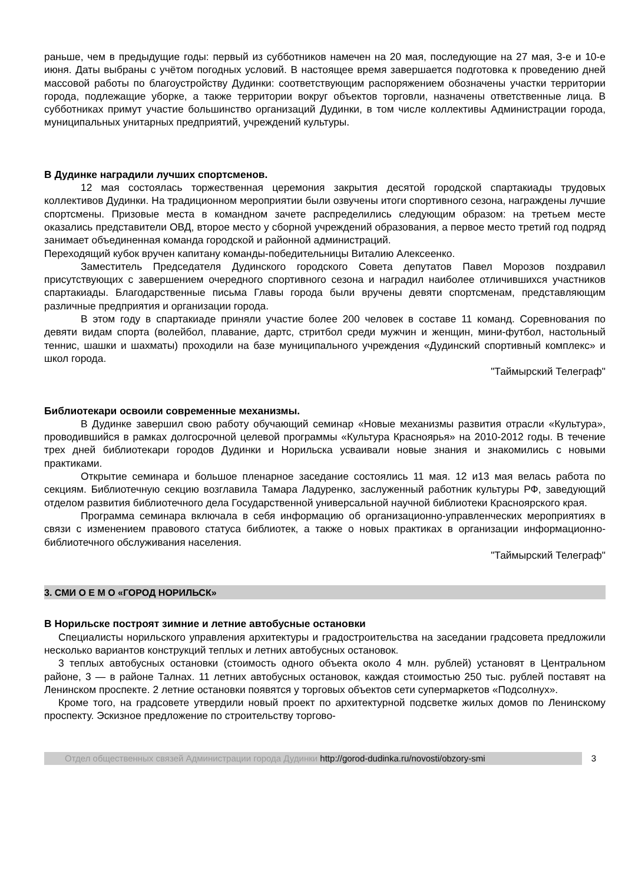раньше, чем в предыдущие годы: первый из субботников намечен на 20 мая, последующие на 27 мая, 3-е и 10-е июня. Даты выбраны с учётом погодных условий. В настоящее время завершается подготовка к проведению дней массовой работы по благоустройству Дудинки: соответствующим распоряжением обозначены участки территории города, подлежащие уборке, а также территории вокруг объектов торговли, назначены ответственные лица. В субботниках примут участие большинство организаций Дудинки, в том числе коллективы Администрации города, муниципальных унитарных предприятий, учреждений культуры.
В Дудинке наградили лучших спортсменов.
12 мая состоялась торжественная церемония закрытия десятой городской спартакиады трудовых коллективов Дудинки. На традиционном мероприятии были озвучены итоги спортивного сезона, награждены лучшие спортсмены. Призовые места в командном зачете распределились следующим образом: на третьем месте оказались представители ОВД, второе место у сборной учреждений образования, а первое место третий год подряд занимает объединенная команда городской и районной администраций.
Переходящий кубок вручен капитану команды-победительницы Виталию Алексеенко.
Заместитель Председателя Дудинского городского Совета депутатов Павел Морозов поздравил присутствующих с завершением очередного спортивного сезона и наградил наиболее отличившихся участников спартакиады. Благодарственные письма Главы города были вручены девяти спортсменам, представляющим различные предприятия и организации города.
В этом году в спартакиаде приняли участие более 200 человек в составе 11 команд. Соревнования по девяти видам спорта (волейбол, плавание, дартс, стритбол среди мужчин и женщин, мини-футбол, настольный теннис, шашки и шахматы) проходили на базе муниципального учреждения «Дудинский спортивный комплекс» и школ города.
"Таймырский Телеграф"
Библиотекари освоили современные механизмы.
В Дудинке завершил свою работу обучающий семинар «Новые механизмы развития отрасли «Культура», проводившийся в рамках долгосрочной целевой программы «Культура Красноярья» на 2010-2012 годы. В течение трех дней библиотекари городов Дудинки и Норильска усваивали новые знания и знакомились с новыми практиками.
Открытие семинара и большое пленарное заседание состоялись 11 мая. 12 и13 мая велась работа по секциям. Библиотечную секцию возглавила Тамара Ладуренко, заслуженный работник культуры РФ, заведующий отделом развития библиотечного дела Государственной универсальной научной библиотеки Красноярского края.
Программа семинара включала в себя информацию об организационно-управленческих мероприятиях в связи с изменением правового статуса библиотек, а также о новых практиках в организации информационно-библиотечного обслуживания населения.
"Таймырский Телеграф"
3. СМИ О Е М О «ГОРОД НОРИЛЬСК»
В Норильске построят зимние и летние автобусные остановки
Специалисты норильского управления архитектуры и градостроительства на заседании градсовета предложили несколько вариантов конструкций теплых и летних автобусных остановок.
3 теплых автобусных остановки (стоимость одного объекта около 4 млн. рублей) установят в Центральном районе, 3 — в районе Талнах. 11 летних автобусных остановок, каждая стоимостью 250 тыс. рублей поставят на Ленинском проспекте. 2 летние остановки появятся у торговых объектов сети супермаркетов «Подсолнух».
Кроме того, на градсовете утвердили новый проект по архитектурной подсветке жилых домов по Ленинскому проспекту. Эскизное предложение по строительству торгово-
Отдел общественных связей Администрации города Дудинки http://gorod-dudinka.ru/novosti/obzory-smi
3